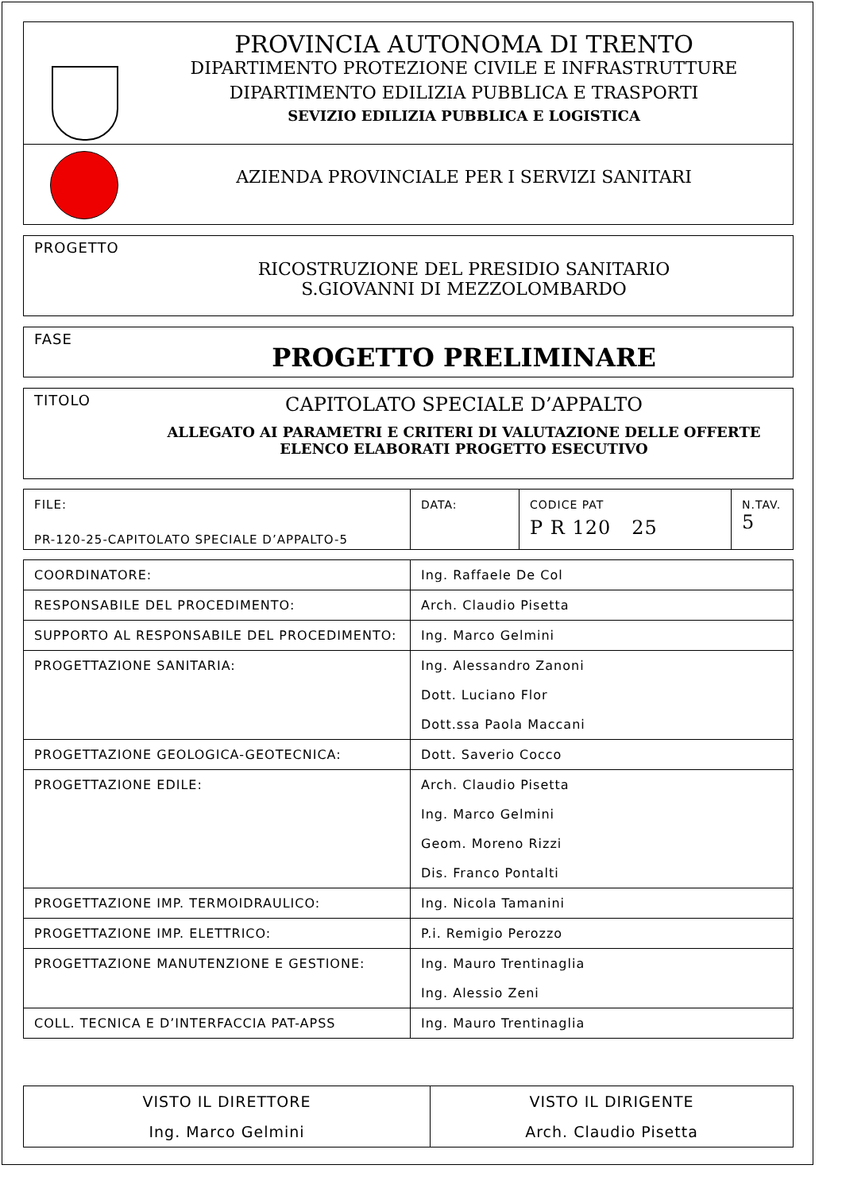PROVINCIA AUTONOMA DI TRENTO
DIPARTIMENTO PROTEZIONE CIVILE E INFRASTRUTTURE
DIPARTIMENTO EDILIZIA PUBBLICA E TRASPORTI
SEVIZIO EDILIZIA PUBBLICA E LOGISTICA
AZIENDA PROVINCIALE PER I SERVIZI SANITARI
PROGETTO
RICOSTRUZIONE DEL PRESIDIO SANITARIO
S.GIOVANNI DI MEZZOLOMBARDO
FASE
PROGETTO PRELIMINARE
TITOLO
CAPITOLATO SPECIALE D’APPALTO
ALLEGATO AI PARAMETRI E CRITERI DI VALUTAZIONE DELLE OFFERTE
ELENCO ELABORATI PROGETTO ESECUTIVO
| FILE: PR-120-25-CAPITOLATO SPECIALE D’APPALTO-5 | DATA: | CODICE PAT P R 120 25 | N.TAV. 5 |
| COORDINATORE: | Ing. Raffaele De Col |
| RESPONSABILE DEL PROCEDIMENTO: | Arch. Claudio Pisetta |
| SUPPORTO AL RESPONSABILE DEL PROCEDIMENTO: | Ing. Marco Gelmini |
| PROGETTAZIONE SANITARIA: | Ing. Alessandro Zanoni Dott. Luciano Flor Dott.ssa Paola Maccani |
| PROGETTAZIONE GEOLOGICA-GEOTECNICA: | Dott. Saverio Cocco |
| PROGETTAZIONE EDILE: | Arch. Claudio Pisetta Ing. Marco Gelmini Geom. Moreno Rizzi Dis. Franco Pontalti |
| PROGETTAZIONE IMP. TERMOIDRAULICO: | Ing. Nicola Tamanini |
| PROGETTAZIONE IMP. ELETTRICO: | P.i. Remigio Perozzo |
| PROGETTAZIONE MANUTENZIONE E GESTIONE: | Ing. Mauro Trentinaglia Ing. Alessio Zeni |
| COLL. TECNICA E D’INTERFACCIA PAT-APSS | Ing. Mauro Trentinaglia |
| VISTO IL DIRETTORE Ing. Marco Gelmini | VISTO IL DIRIGENTE Arch. Claudio Pisetta |